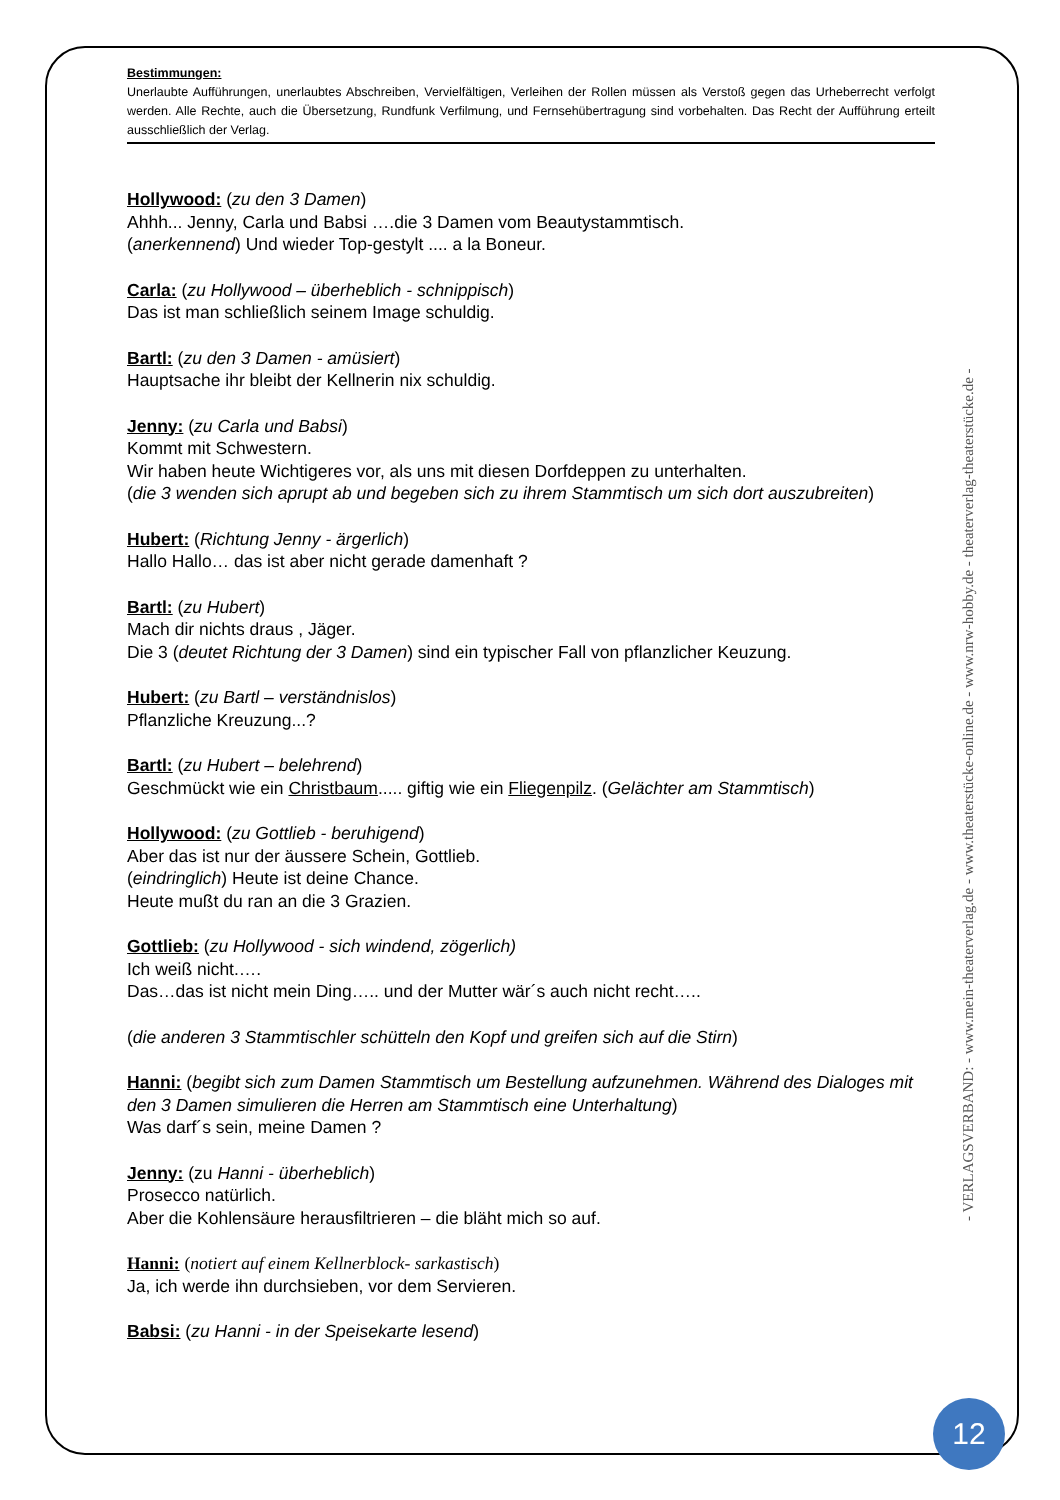Bestimmungen:
Unerlaubte Aufführungen, unerlaubtes Abschreiben, Vervielfältigen, Verleihen der Rollen müssen als Verstoß gegen das Urheberrecht verfolgt werden. Alle Rechte, auch die Übersetzung, Rundfunk Verfilmung, und Fernsehübertragung sind vorbehalten. Das Recht der Aufführung erteilt ausschließlich der Verlag.
Hollywood: (zu den 3 Damen)
Ahhh... Jenny, Carla und Babsi ….die 3 Damen vom Beautystammtisch.
(anerkennend) Und wieder Top-gestylt .... a la Boneur.
Carla: (zu Hollywood – überheblich - schnippisch)
Das ist man schließlich seinem Image schuldig.
Bartl: (zu den 3 Damen - amüsiert)
Hauptsache ihr bleibt der Kellnerin nix schuldig.
Jenny: (zu Carla und Babsi)
Kommt mit Schwestern.
Wir haben heute Wichtigeres vor, als uns mit diesen Dorfdeppen zu unterhalten.
(die 3 wenden sich aprupt ab und begeben sich zu ihrem Stammtisch um sich dort auszubreiten)
Hubert: (Richtung Jenny - ärgerlich)
Hallo Hallo… das ist aber nicht gerade damenhaft ?
Bartl: (zu Hubert)
Mach dir nichts draus , Jäger.
Die 3 (deutet Richtung der 3 Damen) sind ein typischer Fall von pflanzlicher Keuzung.
Hubert: (zu Bartl – verständnislos)
Pflanzliche Kreuzung...?
Bartl: (zu Hubert – belehrend)
Geschmückt wie ein Christbaum..... giftig wie ein Fliegenpilz. (Gelächter am Stammtisch)
Hollywood: (zu Gottlieb - beruhigend)
Aber das ist nur der äussere Schein, Gottlieb.
(eindringlich) Heute ist deine Chance.
Heute mußt du ran an die 3 Grazien.
Gottlieb: (zu Hollywood - sich windend, zögerlich)
Ich weiß nicht.….
Das…das ist nicht mein Ding….. und der Mutter wär´s auch nicht recht…..
(die anderen 3 Stammtischler schütteln den Kopf und greifen sich auf die Stirn)
Hanni: (begibt sich zum Damen Stammtisch um Bestellung aufzunehmen. Während des Dialoges mit den 3 Damen simulieren die Herren am Stammtisch eine Unterhaltung)
Was darf´s sein, meine Damen ?
Jenny: (zu Hanni - überheblich)
Prosecco natürlich.
Aber die Kohlensäure herausfiltrieren – die bläht mich so auf.
Hanni: (notiert auf einem Kellnerblock- sarkastisch)
Ja, ich werde ihn durchsieben, vor dem Servieren.
Babsi: (zu Hanni - in der Speisekarte lesend)
- VERLAGSVERBAND: - www.mein-theaterverlag.de - www.theaterstücke-online.de - www.nrw-hobby.de - theaterverlag-theaterstücke.de -
12